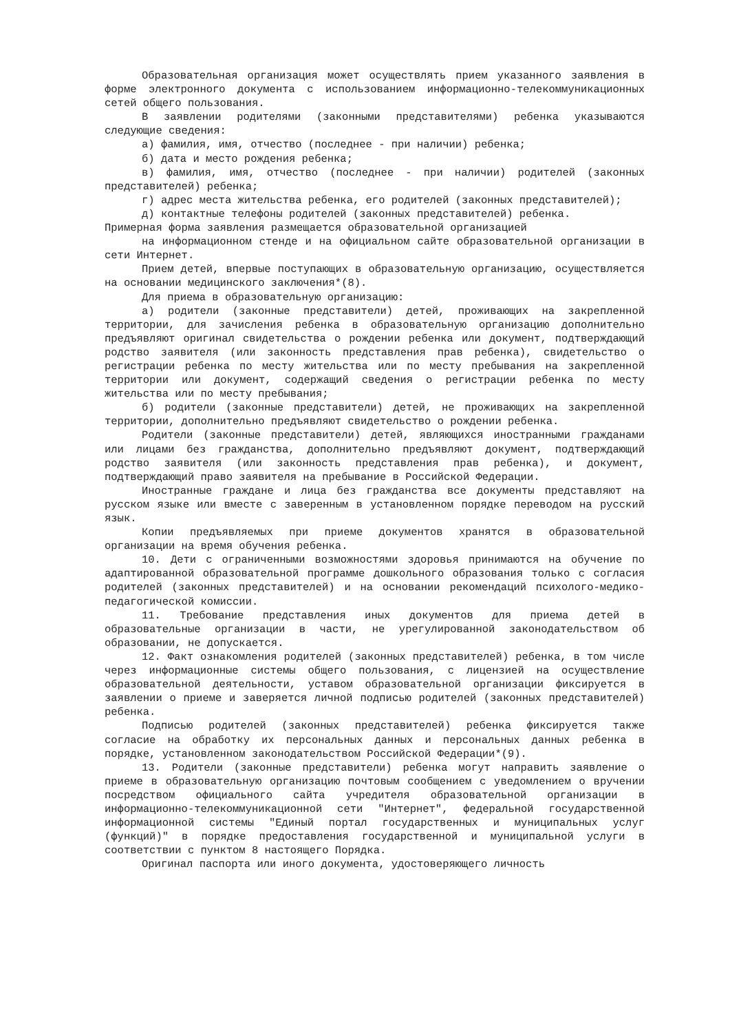Образовательная организация может осуществлять прием указанного заявления в форме электронного документа с использованием информационно-телекоммуникационных сетей общего пользования.
В заявлении родителями (законными представителями) ребенка указываются следующие сведения:
а) фамилия, имя, отчество (последнее - при наличии) ребенка;
б) дата и место рождения ребенка;
в) фамилия, имя, отчество (последнее - при наличии) родителей (законных представителей) ребенка;
г) адрес места жительства ребенка, его родителей (законных представителей);
д) контактные телефоны родителей (законных представителей) ребенка.
Примерная форма заявления размещается образовательной организацией
на информационном стенде и на официальном сайте образовательной организации в сети Интернет.
Прием детей, впервые поступающих в образовательную организацию, осуществляется на основании медицинского заключения*(8).
Для приема в образовательную организацию:
а) родители (законные представители) детей, проживающих на закрепленной территории, для зачисления ребенка в образовательную организацию дополнительно предъявляют оригинал свидетельства о рождении ребенка или документ, подтверждающий родство заявителя (или законность представления прав ребенка), свидетельство о регистрации ребенка по месту жительства или по месту пребывания на закрепленной территории или документ, содержащий сведения о регистрации ребенка по месту жительства или по месту пребывания;
б) родители (законные представители) детей, не проживающих на закрепленной территории, дополнительно предъявляют свидетельство о рождении ребенка.
Родители (законные представители) детей, являющихся иностранными гражданами или лицами без гражданства, дополнительно предъявляют документ, подтверждающий родство заявителя (или законность представления прав ребенка), и документ, подтверждающий право заявителя на пребывание в Российской Федерации.
Иностранные граждане и лица без гражданства все документы представляют на русском языке или вместе с заверенным в установленном порядке переводом на русский язык.
Копии предъявляемых при приеме документов хранятся в образовательной организации на время обучения ребенка.
10. Дети с ограниченными возможностями здоровья принимаются на обучение по адаптированной образовательной программе дошкольного образования только с согласия родителей (законных представителей) и на основании рекомендаций психолого-медико-педагогической комиссии.
11. Требование представления иных документов для приема детей в образовательные организации в части, не урегулированной законодательством об образовании, не допускается.
12. Факт ознакомления родителей (законных представителей) ребенка, в том числе через информационные системы общего пользования, с лицензией на осуществление образовательной деятельности, уставом образовательной организации фиксируется в заявлении о приеме и заверяется личной подписью родителей (законных представителей) ребенка.
Подписью родителей (законных представителей) ребенка фиксируется также согласие на обработку их персональных данных и персональных данных ребенка в порядке, установленном законодательством Российской Федерации*(9).
13. Родители (законные представители) ребенка могут направить заявление о приеме в образовательную организацию почтовым сообщением с уведомлением о вручении посредством официального сайта учредителя образовательной организации в информационно-телекоммуникационной сети "Интернет", федеральной государственной информационной системы "Единый портал государственных и муниципальных услуг (функций)" в порядке предоставления государственной и муниципальной услуги в соответствии с пунктом 8 настоящего Порядка.
Оригинал паспорта или иного документа, удостоверяющего личность